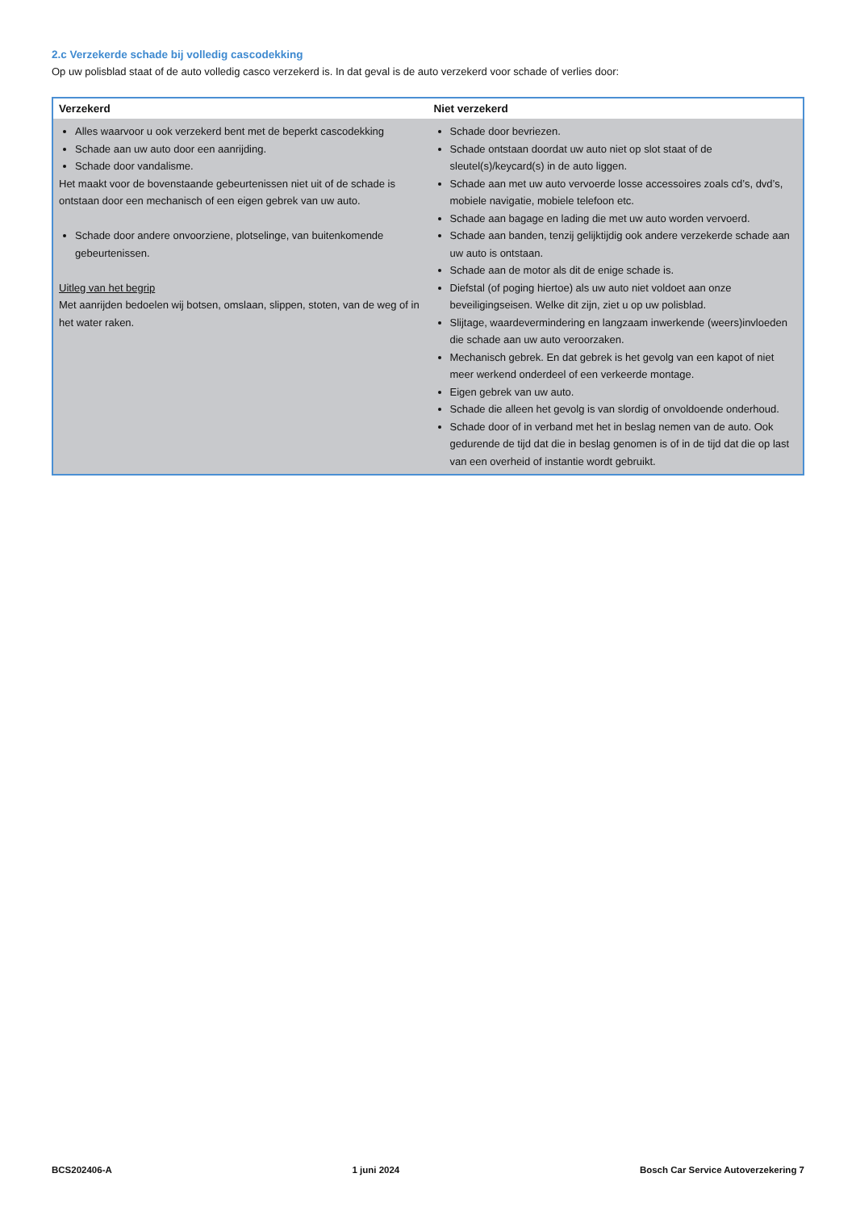2.c Verzekerde schade bij volledig cascodekking
Op uw polisblad staat of de auto volledig casco verzekerd is. In dat geval is de auto verzekerd voor schade of verlies door:
| Verzekerd | Niet verzekerd |
| --- | --- |
| Alles waarvoor u ook verzekerd bent met de beperkt cascodekking Schade aan uw auto door een aanrijding. Schade door vandalisme. Het maakt voor de bovenstaande gebeurtenissen niet uit of de schade is ontstaan door een mechanisch of een eigen gebrek van uw auto. Schade door andere onvoorziene, plotselinge, van buitenkomende gebeurtenissen. Uitleg van het begrip Met aanrijden bedoelen wij botsen, omslaan, slippen, stoten, van de weg of in het water raken. | Schade door bevriezen. Schade ontstaan doordat uw auto niet op slot staat of de sleutel(s)/keycard(s) in de auto liggen. Schade aan met uw auto vervoerde losse accessoires zoals cd’s, dvd’s, mobiele navigatie, mobiele telefoon etc. Schade aan bagage en lading die met uw auto worden vervoerd. Schade aan banden, tenzij gelijktijdig ook andere verzekerde schade aan uw auto is ontstaan. Schade aan de motor als dit de enige schade is. Diefstal (of poging hiertoe) als uw auto niet voldoet aan onze beveiligingseisen. Welke dit zijn, ziet u op uw polisblad. Slijtage, waardevermindering en langzaam inwerkende (weers)invloeden die schade aan uw auto veroorzaken. Mechanisch gebrek. En dat gebrek is het gevolg van een kapot of niet meer werkend onderdeel of een verkeerde montage. Eigen gebrek van uw auto. Schade die alleen het gevolg is van slordig of onvoldoende onderhoud. Schade door of in verband met het in beslag nemen van de auto. Ook gedurende de tijd dat die in beslag genomen is of in de tijd dat die op last van een overheid of instantie wordt gebruikt. |
BCS202406-A 1 juni 2024 Bosch Car Service Autoverzekering 7